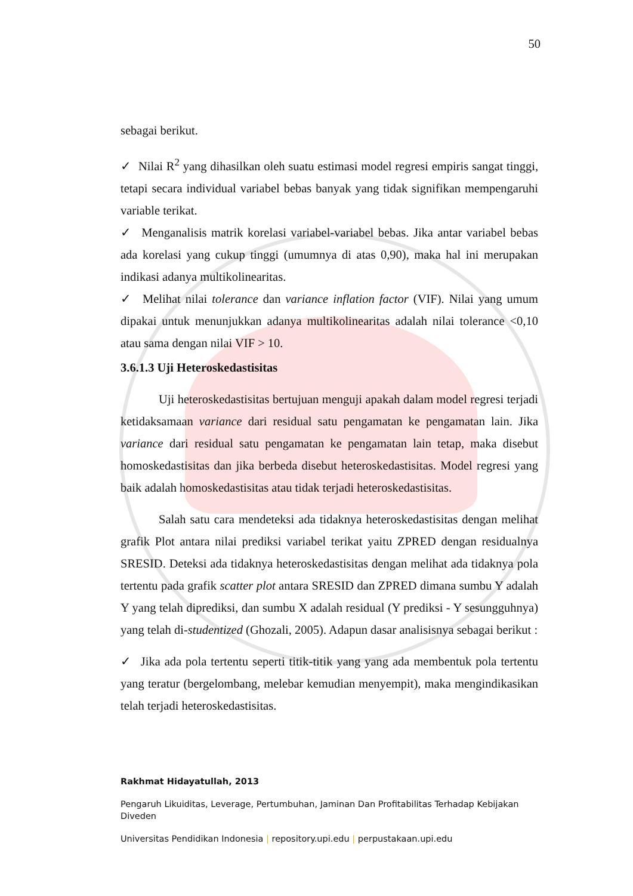50
sebagai berikut.
✓ Nilai R<sup>2</sup> yang dihasilkan oleh suatu estimasi model regresi empiris sangat tinggi, tetapi secara individual variabel bebas banyak yang tidak signifikan mempengaruhi variable terikat.
✓ Menganalisis matrik korelasi variabel-variabel bebas. Jika antar variabel bebas ada korelasi yang cukup tinggi (umumnya di atas 0,90), maka hal ini merupakan indikasi adanya multikolinearitas.
✓ Melihat nilai tolerance dan variance inflation factor (VIF). Nilai yang umum dipakai untuk menunjukkan adanya multikolinearitas adalah nilai tolerance <0,10 atau sama dengan nilai VIF > 10.
3.6.1.3 Uji Heteroskedastisitas
Uji heteroskedastisitas bertujuan menguji apakah dalam model regresi terjadi ketidaksamaan variance dari residual satu pengamatan ke pengamatan lain. Jika variance dari residual satu pengamatan ke pengamatan lain tetap, maka disebut homoskedastisitas dan jika berbeda disebut heteroskedastisitas. Model regresi yang baik adalah homoskedastisitas atau tidak terjadi heteroskedastisitas.
Salah satu cara mendeteksi ada tidaknya heteroskedastisitas dengan melihat grafik Plot antara nilai prediksi variabel terikat yaitu ZPRED dengan residualnya SRESID. Deteksi ada tidaknya heteroskedastisitas dengan melihat ada tidaknya pola tertentu pada grafik scatter plot antara SRESID dan ZPRED dimana sumbu Y adalah Y yang telah diprediksi, dan sumbu X adalah residual (Y prediksi - Y sesungguhnya) yang telah di-studentized (Ghozali, 2005). Adapun dasar analisisnya sebagai berikut :
✓ Jika ada pola tertentu seperti titik-titik yang yang ada membentuk pola tertentu yang teratur (bergelombang, melebar kemudian menyempit), maka mengindikasikan telah terjadi heteroskedastisitas.
Rakhmat Hidayatullah, 2013
Pengaruh Likuiditas, Leverage, Pertumbuhan, Jaminan Dan Profitabilitas Terhadap Kebijakan Diveden
Universitas Pendidikan Indonesia | repository.upi.edu | perpustakaan.upi.edu